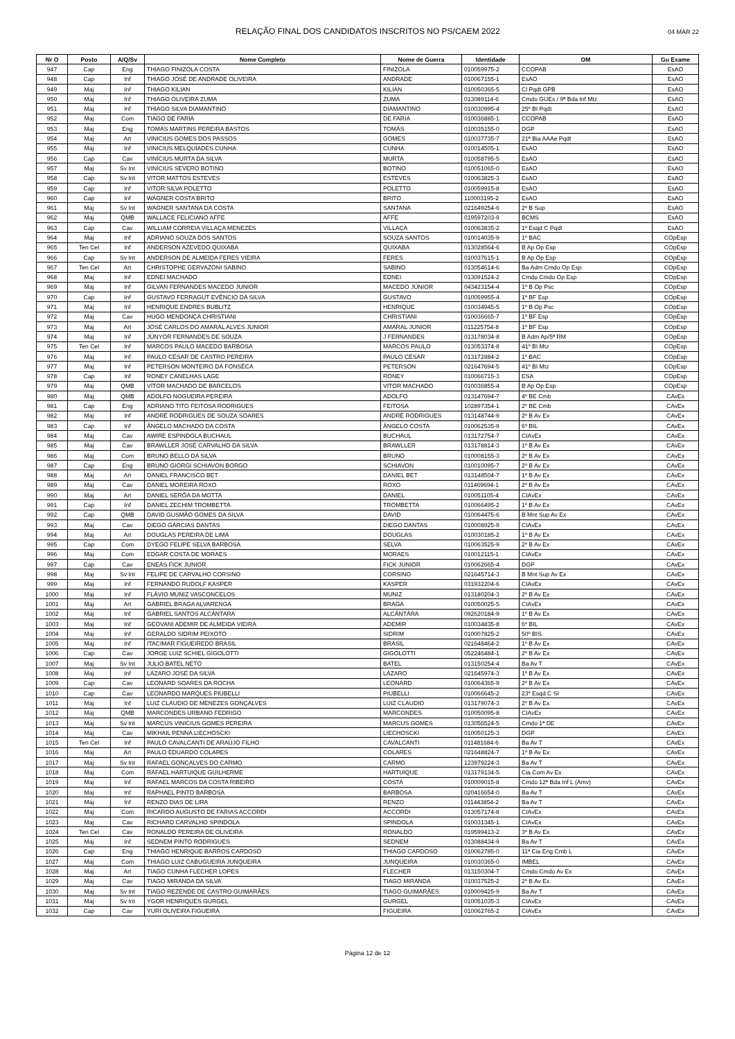RELAÇÃO FINAL DOS CANDIDATOS INSCRITOS NO PS/CAEM 2022 04 MAR 22
| Nr O | Posto | A/Q/Sv | Nome Completo | Nome de Guerra | Identidade | OM | Gu Exame |
| --- | --- | --- | --- | --- | --- | --- | --- |
| 947 | Cap | Eng | THIAGO FINIZOLA COSTA | FINIZOLA | 010059975-2 | CCOPAB | EsAO |
| 948 | Cap | Inf | THIAGO JOSÉ DE ANDRADE OLIVEIRA | ANDRADE | 010067155-1 | EsAO | EsAO |
| 949 | Maj | Inf | THIAGO KILIAN | KILIAN | 010050365-5 | Cl Pqdt GPB | EsAO |
| 950 | Maj | Inf | THIAGO OLIVEIRA ZUMA | ZUMA | 013089114-6 | Cmdo GUEs / 9ª Bda Inf Mtz | EsAO |
| 951 | Maj | Inf | THIAGO SILVA DIAMANTINO | DIAMANTINO | 010030995-4 | 25º BI Pqdt | EsAO |
| 952 | Maj | Com | TIAGO DE FARIA | DE FARIA | 010036885-1 | CCOPAB | EsAO |
| 953 | Maj | Eng | TOMÁS MARTINS PEREIRA BASTOS | TOMÁS | 010035155-0 | DGP | EsAO |
| 954 | Maj | Art | VINICIUS GOMES DOS PASSOS | GOMES | 010037735-7 | 21ª Bia AAAe Pqdt | EsAO |
| 955 | Maj | Inf | VINICIUS MELQUÍADES CUNHA | CUNHA | 010014505-1 | EsAO | EsAO |
| 956 | Cap | Cav | VINÍCIUS MURTA DA SILVA | MURTA | 010058795-5 | EsAO | EsAO |
| 957 | Maj | Sv Int | VINÍCIUS SEVERO BOTINO | BOTINO | 010051065-0 | EsAO | EsAO |
| 958 | Cap | Sv Int | VITOR MATTOS ESTEVES | ESTEVES | 010063825-3 | EsAO | EsAO |
| 959 | Cap | Inf | VITOR SILVA POLETTO | POLETTO | 010059915-8 | EsAO | EsAO |
| 960 | Cap | Inf | WAGNER COSTA BRITO | BRITO | 110003195-2 | EsAO | EsAO |
| 961 | Maj | Sv Int | WAGNER SANTANA DA COSTA | SANTANA | 021649254-6 | 2º B Sup | EsAO |
| 962 | Maj | QMB | WALLACE FELICIANO AFFE | AFFE | 019597203-9 | BCMS | EsAO |
| 963 | Cap | Cav | WILLIAM CORREIA VILLAÇA MENEZES | VILLAÇA | 010063835-2 | 1º Esqd C Pqdt | EsAO |
| 964 | Maj | Inf | ADRIANO SOUZA DOS SANTOS | SOUZA SANTOS | 010014035-9 | 1º BAC | COpEsp |
| 965 | Ten Cel | Inf | ANDERSON AZEVEDO QUIXABA | QUIXABA | 013028564-6 | B Ap Op Esp | COpEsp |
| 966 | Cap | Sv Int | ANDERSON DE ALMEIDA FERES VIEIRA | FERES | 010037615-1 | B Ap Op Esp | COpEsp |
| 967 | Ten Cel | Art | CHRISTOPHE GERVAZONI SABINO | SABINO | 013054614-6 | Ba Adm Cmdo Op Esp | COpEsp |
| 968 | Maj | Inf | EDNEI MACHADO | EDNEI | 013091524-2 | Cmdo Cmdo Op Esp | COpEsp |
| 969 | Maj | Inf | GILVAN FERNANDES MACEDO JUNIOR | MACEDO JÚNIOR | 043423154-4 | 1º B Op Psc | COpEsp |
| 970 | Cap | Inf | GUSTAVO FERRAGUT EVÊNCIO DA SILVA | GUSTAVO | 010059955-4 | 1º BF Esp | COpEsp |
| 971 | Maj | Inf | HENRIQUE ENDRES BUBLITZ | HENRIQUE | 010034945-5 | 1º B Op Psc | COpEsp |
| 972 | Maj | Cav | HUGO MENDONÇA CHRISTIANI | CHRISTIANI | 010036665-7 | 1º BF Esp | COpEsp |
| 973 | Maj | Art | JOSÉ CARLOS DO AMARAL ALVES JUNIOR | AMARAL JUNIOR | 011225754-8 | 1º BF Esp | COpEsp |
| 974 | Maj | Inf | JÚNYOR FERNANDES DE SOUZA | J FERNANDES | 013178034-8 | B Adm Ap/5ª RM | COpEsp |
| 975 | Ten Cel | Inf | MARCOS PAULO MACEDO BARBOSA | MARCOS PAULO | 013053374-8 | 41º BI Mtz | COpEsp |
| 976 | Maj | Inf | PAULO CÉSAR DE CASTRO PEREIRA | PAULO CÉSAR | 013172884-2 | 1º BAC | COpEsp |
| 977 | Maj | Inf | PETERSON MONTEIRO DA FONSÊCA | PETERSON | 021647694-5 | 41º BI Mtz | COpEsp |
| 978 | Cap | Inf | RONEY CANELHAS LAGE | RONEY | 010066715-3 | ESA | COpEsp |
| 979 | Maj | QMB | VÍTOR MACHADO DE BARCELOS | VITOR MACHADO | 010036855-4 | B Ap Op Esp | COpEsp |
| 980 | Maj | QMB | ADOLFO NOGUEIRA PEREIRA | ADOLFO | 013147694-7 | 4º BE Cmb | CAvEx |
| 981 | Cap | Eng | ADRIANO TITO FEITOSA RODRIGUES | FEITOSA | 102897354-1 | 2º BE Cmb | CAvEx |
| 982 | Maj | Inf | ANDRÉ RODRIGUES DE SOUZA SOARES | ANDRÉ RODRIGUES | 013148744-9 | 2º B Av Ex | CAvEx |
| 983 | Cap | Inf | ÂNGELO MACHADO DA COSTA | ÂNGELO COSTA | 010062535-9 | 6º BIL | CAvEx |
| 984 | Maj | Cav | AWIRE ESPINDOLA BUCHAUL | BUCHAUL | 013172754-7 | CIAvEx | CAvEx |
| 985 | Maj | Cav | BRAWLLER JOSÉ CARVALHO DA SILVA | BRAWLLER | 013178814-3 | 1º B Av Ex | CAvEx |
| 986 | Maj | Com | BRUNO BELLO DA SILVA | BRUNO | 010008155-3 | 2º B Av Ex | CAvEx |
| 987 | Cap | Eng | BRUNO GIORGI SCHIAVON BORGO | SCHIAVON | 010010095-7 | 2º B Av Ex | CAvEx |
| 988 | Maj | Art | DANIEL FRANCISCO BET | DANIEL BET | 013148504-7 | 1º B Av Ex | CAvEx |
| 989 | Maj | Cav | DANIEL MOREIRA ROXO | ROXO | 011469694-1 | 2º B Av Ex | CAvEx |
| 990 | Maj | Art | DANIEL SERÔA DA MOTTA | DANIEL | 010051105-4 | CIAvEx | CAvEx |
| 991 | Cap | Inf | DANIEL ZECHIM TROMBETTA | TROMBETTA | 010066495-2 | 1º B Av Ex | CAvEx |
| 992 | Cap | QMB | DAVID GUSMÃO GOMES DA SILVA | DAVID | 010064475-6 | B Mnt Sup Av Ex | CAvEx |
| 993 | Maj | Cav | DIEGO GARCIAS DANTAS | DIEGO DANTAS | 010008925-9 | CIAvEx | CAvEx |
| 994 | Maj | Art | DOUGLAS PEREIRA DE LIMA | DOUGLAS | 010030185-2 | 1º B Av Ex | CAvEx |
| 995 | Cap | Com | DYEGO FELIPE SELVA BARBOSA | SELVA | 010063525-9 | 2º B Av Ex | CAvEx |
| 996 | Maj | Com | EDGAR COSTA DE MORAES | MORAES | 010012115-1 | CIAvEx | CAvEx |
| 997 | Cap | Cav | ENEAS FICK JUNIOR | FICK JUNIOR | 010062665-4 | DGP | CAvEx |
| 998 | Maj | Sv Int | FELIPE DE CARVALHO CORSINO | CORSINO | 021645714-3 | B Mnt Sup Av Ex | CAvEx |
| 999 | Maj | Inf | FERNANDO RUDOLF KASPER | KASPER | 031932204-6 | CIAvEx | CAvEx |
| 1000 | Maj | Inf | FLÁVIO MUNIZ VASCONCELOS | MUNIZ | 013180204-3 | 2º B Av Ex | CAvEx |
| 1001 | Maj | Art | GABRIEL BRAGA ALVARENGA | BRAGA | 010050025-5 | CIAvEx | CAvEx |
| 1002 | Maj | Inf | GABRIEL SANTOS ALCÂNTARA | ALCÂNTÂRA | 092620184-9 | 1º B Av Ex | CAvEx |
| 1003 | Maj | Inf | GEOVANI ADEMIR DE ALMEIDA VIEIRA | ADEMIR | 010034835-8 | 6º BIL | CAvEx |
| 1004 | Maj | Inf | GERALDO SIDRIM PEIXOTO | SIDRIM | 010007825-2 | 50º BIS | CAvEx |
| 1005 | Maj | Inf | ITACIMAR FIGUEIREDO BRASIL | BRASIL | 021648464-2 | 1º B Av Ex | CAvEx |
| 1006 | Cap | Cav | JORGE LUIZ SCHIEL GIGOLOTTI | GIGOLOTTI | 052246484-1 | 2º B Av Ex | CAvEx |
| 1007 | Maj | Sv Int | JULIO BATEL NETO | BATEL | 013150254-4 | Ba Av T | CAvEx |
| 1008 | Maj | Inf | LÁZARO JOSÉ DA SILVA | LÁZARO | 021645974-3 | 1º B Av Ex | CAvEx |
| 1009 | Cap | Cav | LEONARD SOARES DA ROCHA | LEONARD | 010064365-9 | 2º B Av Ex | CAvEx |
| 1010 | Cap | Cav | LEONARDO MARQUES PIUBELLI | PIUBELLI | 010066645-2 | 23º Esqd C Sl | CAvEx |
| 1011 | Maj | Inf | LUIZ CLAUDIO DE MENEZES GONÇALVES | LUIZ CLAUDIO | 013179074-3 | 2º B Av Ex | CAvEx |
| 1012 | Maj | QMB | MARCONDES URBANO FEDRIGO | MARCONDES | 010050095-8 | CIAvEx | CAvEx |
| 1013 | Maj | Sv Int | MARCUS VINICIUS GOMES PEREIRA | MARCUS GOMES | 013056524-5 | Cmdo 1ª DE | CAvEx |
| 1014 | Maj | Cav | MIKHAIL PENNA LIECHOSCKI | LIECHOSCKI | 010050125-3 | DGP | CAvEx |
| 1015 | Ten Cel | Inf | PAULO CAVALCANTI DE ARAÚJO FILHO | CAVALCANTI | 011481684-6 | Ba Av T | CAvEx |
| 1016 | Maj | Art | PAULO EDUARDO COLARES | COLARES | 021648824-7 | 1º B Av Ex | CAvEx |
| 1017 | Maj | Sv Int | RAFAEL GONCALVES DO CARMO | CARMO | 123979224-3 | Ba Av T | CAvEx |
| 1018 | Maj | Com | RAFAEL HARTUIQUE GUILHERME | HARTUIQUE | 013179134-5 | Cia Com Av Ex | CAvEx |
| 1019 | Maj | Inf | RAFAEL MARCOS DA COSTA RIBEIRO | COSTA | 010009015-8 | Cmdo 12ª Bda Inf L (Amv) | CAvEx |
| 1020 | Maj | Inf | RAPHAEL PINTO BARBOSA | BARBOSA | 020416654-0 | Ba Av T | CAvEx |
| 1021 | Maj | Inf | RENZO DIAS DE LIRA | RENZO | 011443854-2 | Ba Av T | CAvEx |
| 1022 | Maj | Com | RICARDO AUGUSTO DE FARIAS ACCORDI | ACCORDI | 013057174-8 | CIAvEx | CAvEx |
| 1023 | Maj | Cav | RICHARD CARVALHO SPINDOLA | SPINDOLA | 010031345-1 | CIAvEx | CAvEx |
| 1024 | Ten Cel | Cav | RONALDO PEREIRA DE OLIVEIRA | RONALDO | 019599413-2 | 3º B Av Ex | CAvEx |
| 1025 | Maj | Inf | SEDNEM PINTO RODRIGUES | SEDNEM | 013088434-9 | Ba Av T | CAvEx |
| 1026 | Cap | Eng | THIAGO HENRIQUE BARROS CARDOSO | THIAGO CARDOSO | 010062785-0 | 11ª Cia Eng Cmb L | CAvEx |
| 1027 | Maj | Com | THIAGO LUIZ CABUGUEIRA JUNQUEIRA | JUNQUEIRA | 010030365-0 | IMBEL | CAvEx |
| 1028 | Maj | Art | TIAGO CUNHA FLECHER LOPES | FLECHER | 013150304-7 | Cmdo Cmdo Av Ex | CAvEx |
| 1029 | Maj | Cav | TIAGO MIRANDA DA SILVA | TIAGO MIRANDA | 010037525-2 | 2º B Av Ex | CAvEx |
| 1030 | Maj | Sv Int | TIAGO REZENDE DE CASTRO GUIMARÃES | TIAGO GUIMARÃES | 010009425-9 | Ba Av T | CAvEx |
| 1031 | Maj | Sv Int | YGOR HENRIQUES GURGEL | GURGEL | 010051035-3 | CIAvEx | CAvEx |
| 1032 | Cap | Cav | YURI OLIVEIRA FIGUEIRA | FIGUEIRA | 010062765-2 | CIAvEx | CAvEx |
Página 12 de 12